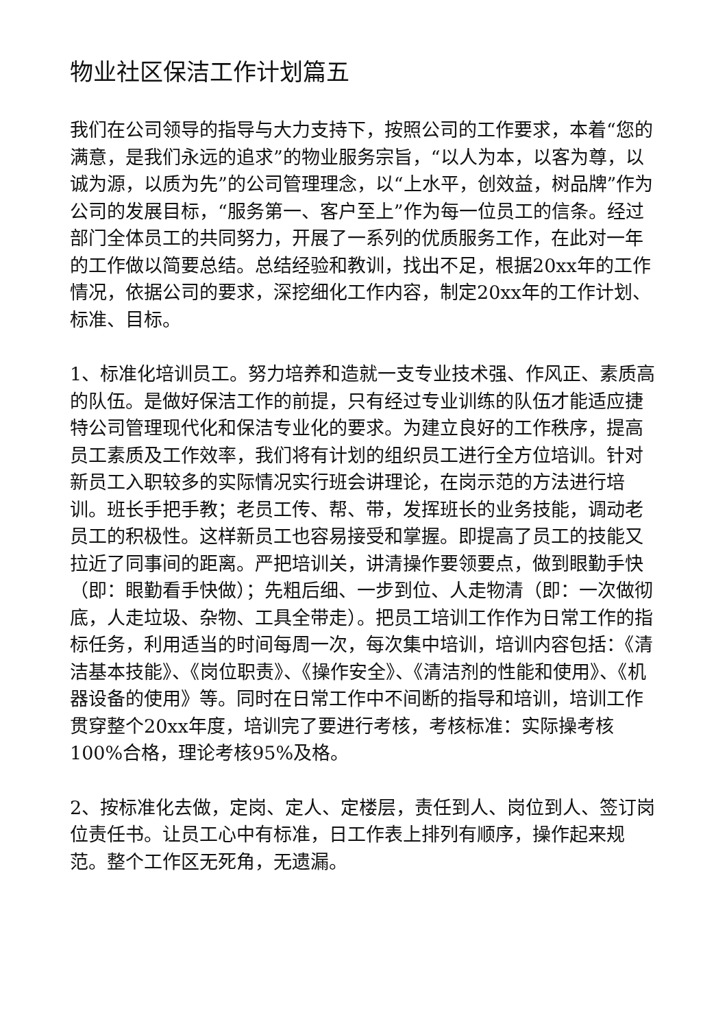物业社区保洁工作计划篇五
我们在公司领导的指导与大力支持下，按照公司的工作要求，本着“您的满意，是我们永远的追求”的物业服务宗旨，“以人为本，以客为尊，以诚为源，以质为先”的公司管理理念，以“上水平，创效益，树品牌”作为公司的发展目标，“服务第一、客户至上”作为每一位员工的信条。经过部门全体员工的共同努力，开展了一系列的优质服务工作，在此对一年的工作做以简要总结。总结经验和教训，找出不足，根据20xx年的工作情况，依据公司的要求，深挖细化工作内容，制定20xx年的工作计划、标准、目标。
1、标准化培训员工。努力培养和造就一支专业技术强、作风正、素质高的队伍。是做好保洁工作的前提，只有经过专业训练的队伍才能适应捷特公司管理现代化和保洁专业化的要求。为建立良好的工作秩序，提高员工素质及工作效率，我们将有计划的组织员工进行全方位培训。针对新员工入职较多的实际情况实行班会讲理论，在岗示范的方法进行培训。班长手把手教；老员工传、帮、带，发挥班长的业务技能，调动老员工的积极性。这样新员工也容易接受和掌握。即提高了员工的技能又拉近了同事间的距离。严把培训关，讲清操作要领要点，做到眼勤手快（即：眼勤看手快做）；先粗后细、一步到位、人走物清（即：一次做彻底，人走垃圾、杂物、工具全带走）。把员工培训工作作为日常工作的指标任务，利用适当的时间每周一次，每次集中培训，培训内容包括：《清洁基本技能》、《岗位职责》、《操作安全》、《清洁剂的性能和使用》、《机器设备的使用》等。同时在日常工作中不间断的指导和培训，培训工作贯穿整个20xx年度，培训完了要进行考核，考核标准：实际操考核100%合格，理论考核95%及格。
2、按标准化去做，定岗、定人、定楼层，责任到人、岗位到人、签订岗位责任书。让员工心中有标准，日工作表上排列有顺序，操作起来规范。整个工作区无死角，无遗漏。